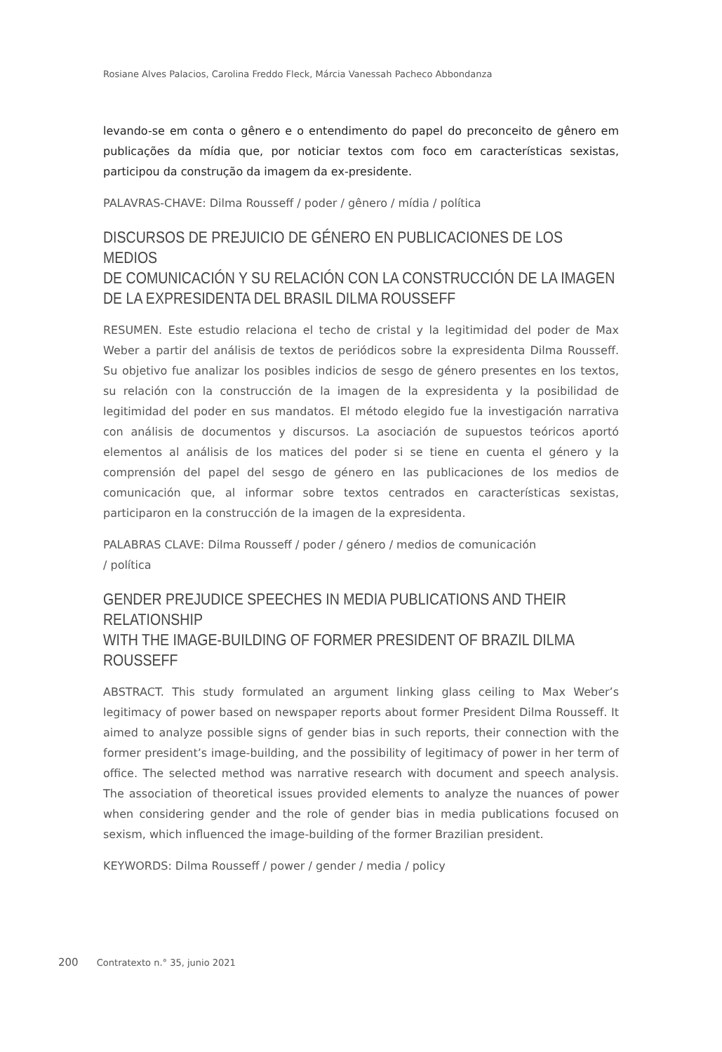Rosiane Alves Palacios, Carolina Freddo Fleck, Márcia Vanessah Pacheco Abbondanza
levando-se em conta o gênero e o entendimento do papel do preconceito de gênero em publicações da mídia que, por noticiar textos com foco em características sexistas, participou da construção da imagem da ex-presidente.
PALAVRAS-CHAVE: Dilma Rousseff / poder / gênero / mídia / política
DISCURSOS DE PREJUICIO DE GÉNERO EN PUBLICACIONES DE LOS MEDIOS
DE COMUNICACIÓN Y SU RELACIÓN CON LA CONSTRUCCIÓN DE LA IMAGEN
DE LA EXPRESIDENTA DEL BRASIL DILMA ROUSSEFF
RESUMEN. Este estudio relaciona el techo de cristal y la legitimidad del poder de Max Weber a partir del análisis de textos de periódicos sobre la expresidenta Dilma Rousseff. Su objetivo fue analizar los posibles indicios de sesgo de género presentes en los textos, su relación con la construcción de la imagen de la expresidenta y la posibilidad de legitimidad del poder en sus mandatos. El método elegido fue la investigación narrativa con análisis de documentos y discursos. La asociación de supuestos teóricos aportó elementos al análisis de los matices del poder si se tiene en cuenta el género y la comprensión del papel del sesgo de género en las publicaciones de los medios de comunicación que, al informar sobre textos centrados en características sexistas, participaron en la construcción de la imagen de la expresidenta.
PALABRAS CLAVE: Dilma Rousseff / poder / género / medios de comunicación
/ política
GENDER PREJUDICE SPEECHES IN MEDIA PUBLICATIONS AND THEIR RELATIONSHIP
WITH THE IMAGE-BUILDING OF FORMER PRESIDENT OF BRAZIL DILMA ROUSSEFF
ABSTRACT. This study formulated an argument linking glass ceiling to Max Weber’s legitimacy of power based on newspaper reports about former President Dilma Rousseff. It aimed to analyze possible signs of gender bias in such reports, their connection with the former president’s image-building, and the possibility of legitimacy of power in her term of office. The selected method was narrative research with document and speech analysis. The association of theoretical issues provided elements to analyze the nuances of power when considering gender and the role of gender bias in media publications focused on sexism, which influenced the image-building of the former Brazilian president.
KEYWORDS: Dilma Rousseff / power / gender / media / policy
200 Contratexto n.° 35, junio 2021